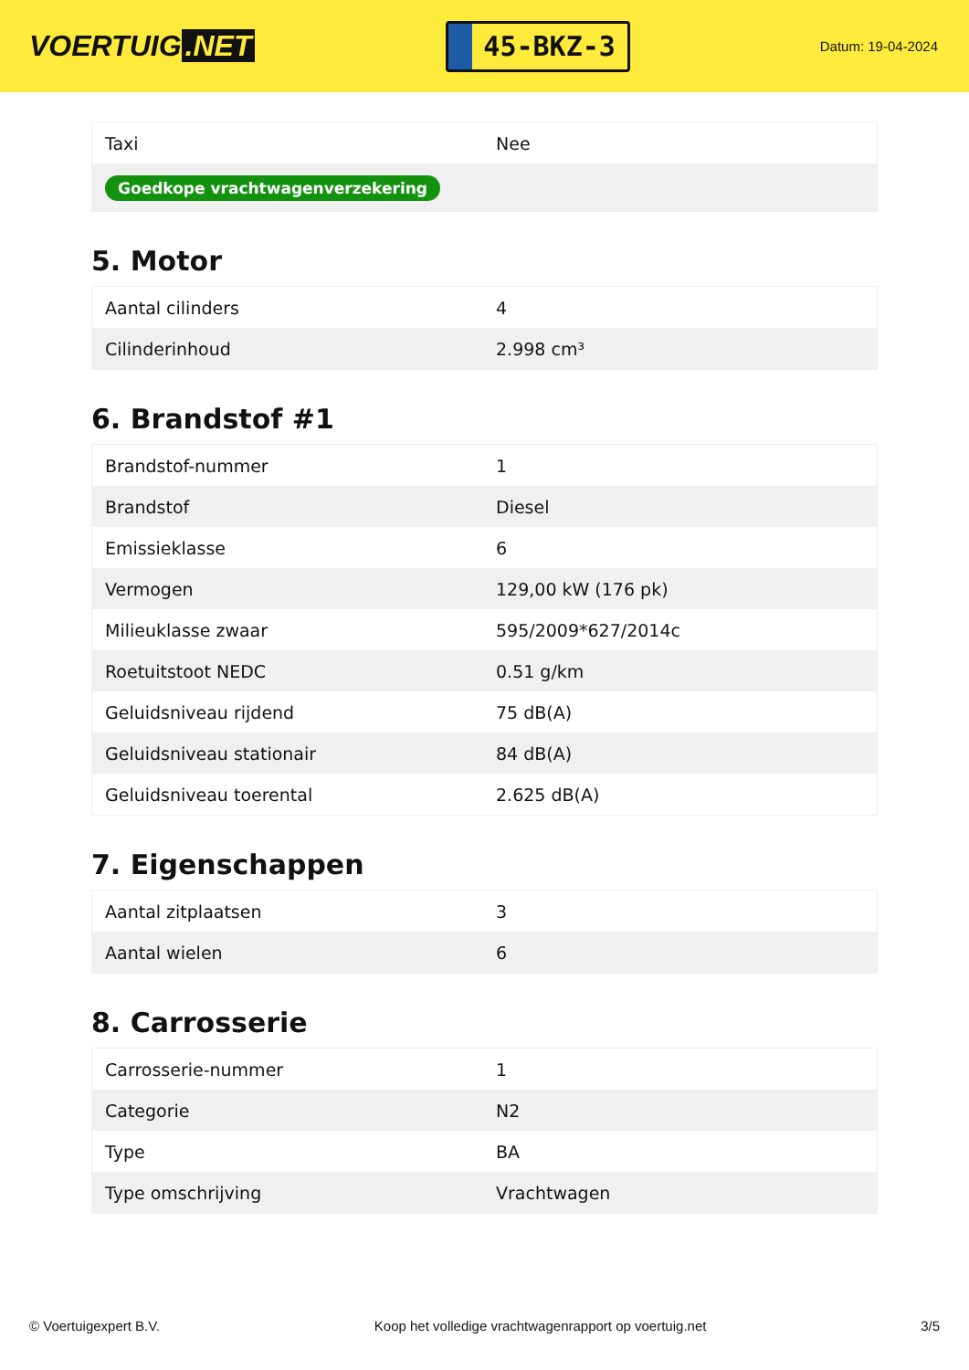VOERTUIG.NET
45-BKZ-3
Datum: 19-04-2024
| Taxi | Nee |
| Goedkope vrachtwagenverzekering | |
5. Motor
| Aantal cilinders | 4 |
| Cilinderinhoud | 2.998 cm³ |
6. Brandstof #1
| Brandstof-nummer | 1 |
| Brandstof | Diesel |
| Emissieklasse | 6 |
| Vermogen | 129,00 kW (176 pk) |
| Milieuklasse zwaar | 595/2009*627/2014c |
| Roetuitstoot NEDC | 0.51 g/km |
| Geluidsniveau rijdend | 75 dB(A) |
| Geluidsniveau stationair | 84 dB(A) |
| Geluidsniveau toerental | 2.625 dB(A) |
7. Eigenschappen
| Aantal zitplaatsen | 3 |
| Aantal wielen | 6 |
8. Carrosserie
| Carrosserie-nummer | 1 |
| Categorie | N2 |
| Type | BA |
| Type omschrijving | Vrachtwagen |
© Voertuigexpert B.V. Koop het volledige vrachtwagenrapport op voertuig.net 3/5